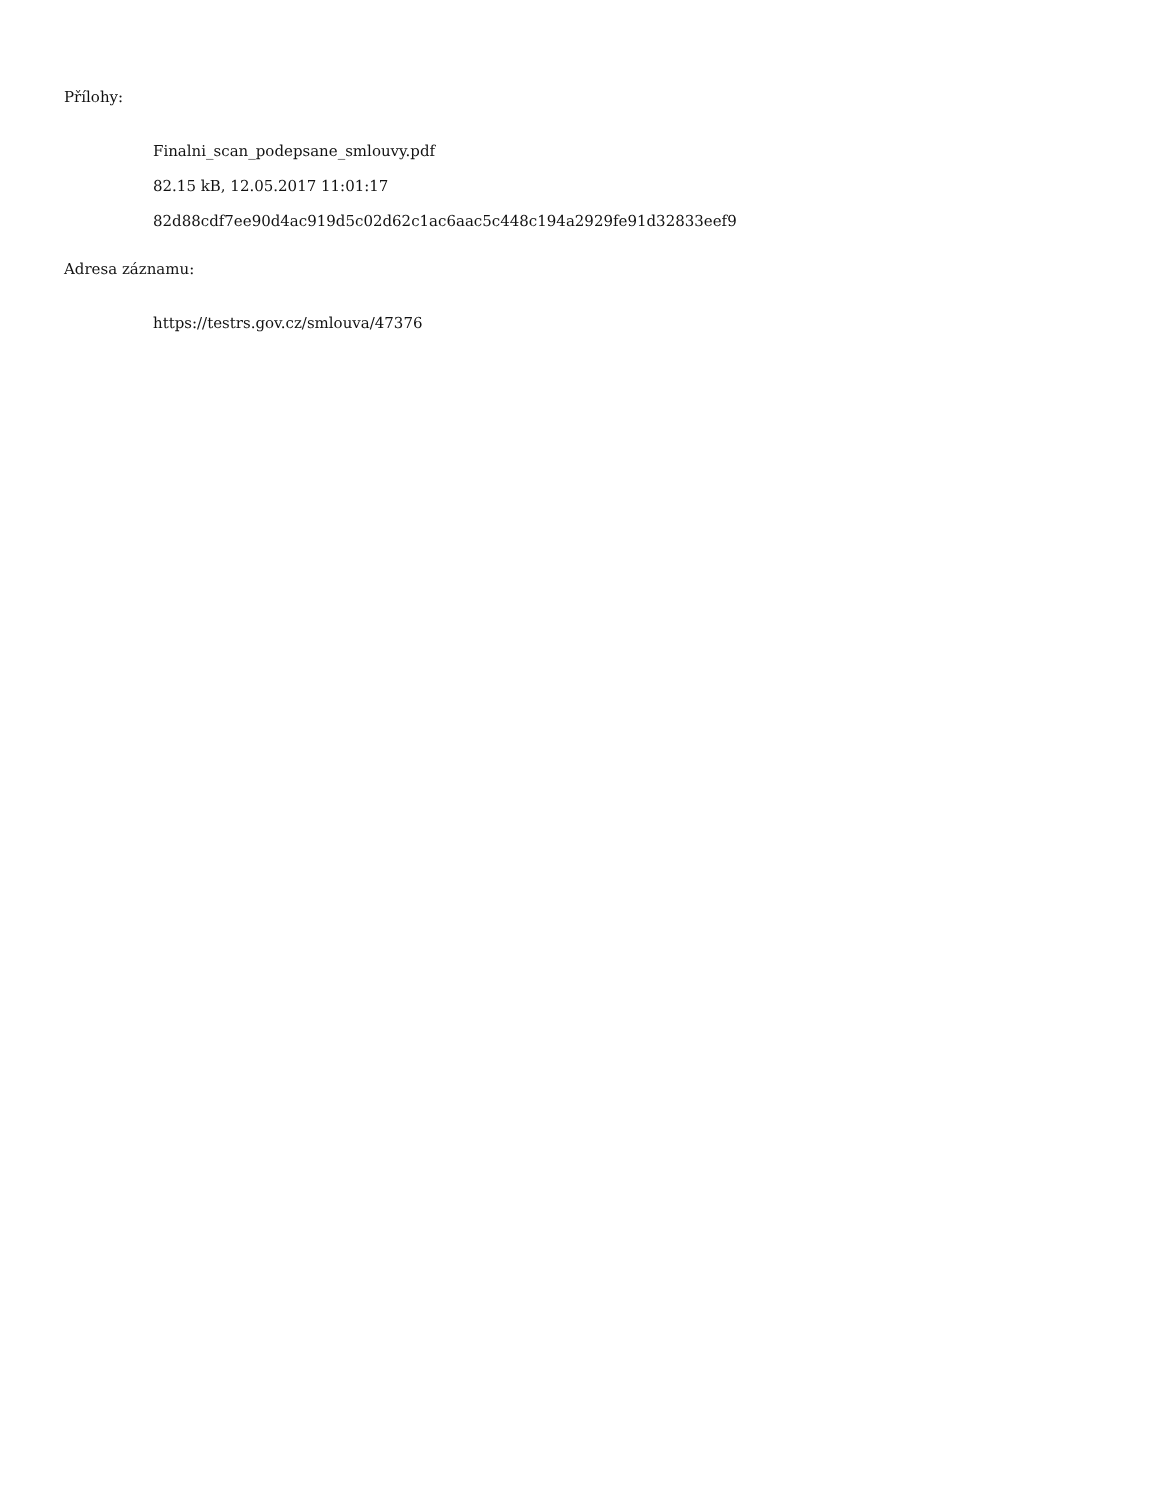Přílohy:
Finalni_scan_podepsane_smlouvy.pdf
82.15 kB, 12.05.2017 11:01:17
82d88cdf7ee90d4ac919d5c02d62c1ac6aac5c448c194a2929fe91d32833eef9
Adresa záznamu:
https://testrs.gov.cz/smlouva/47376